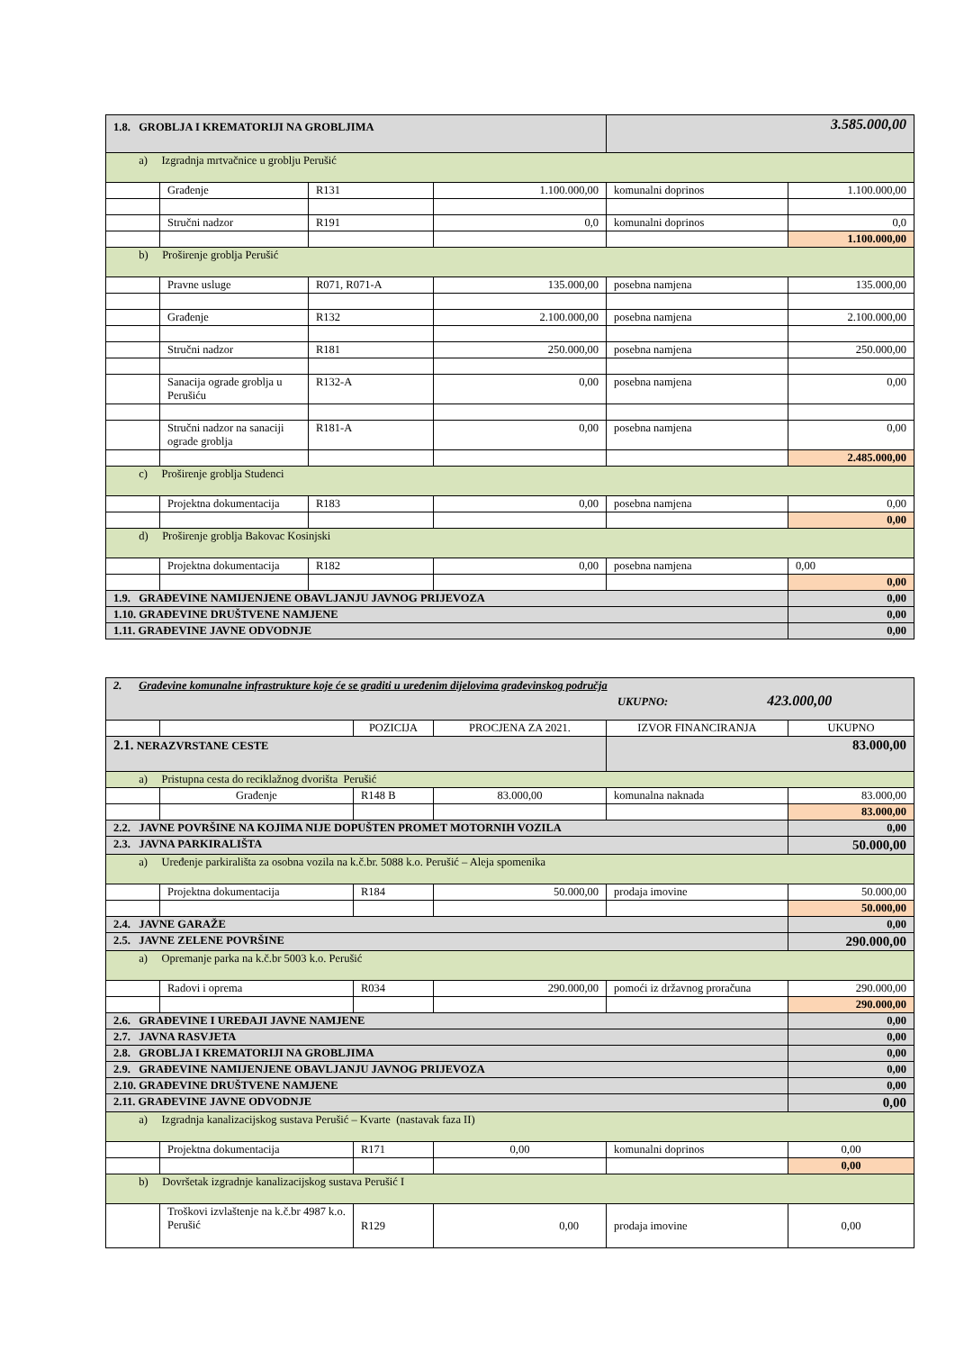| 1.8. GROBLJA I KREMATORIJI NA GROBLJIMA | | | | 3.585.000,00 | |
| a) Izgradnja mrtvačnice u groblju Perušić | | | | | |
| | Građenje | R131 | 1.100.000,00 | komunalni doprinos | 1.100.000,00 |
| | Stručni nadzor | R191 | 0,0 | komunalni doprinos | 0,0 |
| | | | | | 1.100.000,00 |
| b) Proširenje groblja Perušić | | | | | |
| | Pravne usluge | R071, R071-A | 135.000,00 | posebna namjena | 135.000,00 |
| | Građenje | R132 | 2.100.000,00 | posebna namjena | 2.100.000,00 |
| | Stručni nadzor | R181 | 250.000,00 | posebna namjena | 250.000,00 |
| | Sanacija ograde groblja u Perušiću | R132-A | 0,00 | posebna namjena | 0,00 |
| | Stručni nadzor na sanaciji ograde groblja | R181-A | 0,00 | posebna namjena | 0,00 |
| | | | | | 2.485.000,00 |
| c) Proširenje groblja Studenci | | | | | |
| | Projektna dokumentacija | R183 | 0,00 | posebna namjena | 0,00 |
| | | | | | 0,00 |
| d) Proširenje groblja Bakovac Kosinjski | | | | | |
| | Projektna dokumentacija | R182 | 0,00 | posebna namjena | 0,00 |
| | | | | | 0,00 |
| 1.9. GRAĐEVINE NAMIJENJENE OBAVLJANJU JAVNOG PRIJEVOZA | | | | | 0,00 |
| 1.10. GRAĐEVINE DRUŠTVENE NAMJENE | | | | | 0,00 |
| 1.11. GRAĐEVINE JAVNE ODVODNJE | | | | | 0,00 |
| 2. Građevine komunalne infrastrukture koje će se graditi u uređenim dijelovima građevinskog područja UKUPNO: 423.000,00 | | | | | |
| | | POZICIJA | PROCJENA ZA 2021. | IZVOR FINANCIRANJA | UKUPNO |
| 2.1. NERAZVRSTANE CESTE | | | | 83.000,00 | |
| a) Pristupna cesta do reciklažnog dvorišta Perušić | | | | | |
| | Građenje | R148 B | 83.000,00 | komunalna naknada | 83.000,00 |
| | | | | | 83.000,00 |
| 2.2. JAVNE POVRŠINE NA KOJIMA NIJE DOPUŠTEN PROMET MOTORNIH VOZILA | | | | | 0,00 |
| 2.3. JAVNA PARKIRALIŠTA | | | | | 50.000,00 |
| a) Uređenje parkirališta za osobna vozila na k.č.br. 5088 k.o. Perušić – Aleja spomenika | | | | | |
| | Projektna dokumentacija | R184 | 50.000,00 | prodaja imovine | 50.000,00 |
| | | | | | 50.000,00 |
| 2.4. JAVNE GARAŽE | | | | | 0,00 |
| 2.5. JAVNE ZELENE POVRŠINE | | | | | 290.000,00 |
| a) Opremanje parka na k.č.br 5003 k.o. Perušić | | | | | |
| | Radovi i oprema | R034 | 290.000,00 | pomoći iz državnog proračuna | 290.000,00 |
| | | | | | 290.000,00 |
| 2.6. GRAĐEVINE I UREĐAJI JAVNE NAMJENE | | | | | 0,00 |
| 2.7. JAVNA RASVJETA | | | | | 0,00 |
| 2.8. GROBLJA I KREMATORIJI NA GROBLJIMA | | | | | 0,00 |
| 2.9. GRAĐEVINE NAMIJENJENE OBAVLJANJU JAVNOG PRIJEVOZA | | | | | 0,00 |
| 2.10. GRAĐEVINE DRUŠTVENE NAMJENE | | | | | 0,00 |
| 2.11. GRAĐEVINE JAVNE ODVODNJE | | | | | 0,00 |
| a) Izgradnja kanalizacijskog sustava Perušić – Kvarte (nastavak faza II) | | | | | |
| | Projektna dokumentacija | R171 | 0,00 | komunalni doprinos | 0,00 |
| | | | | | 0,00 |
| b) Dovršetak izgradnje kanalizacijskog sustava Perušić I | | | | | |
| | Troškovi izvlaštenje na k.č.br 4987 k.o. Perušić | R129 | 0,00 | prodaja imovine | 0,00 |